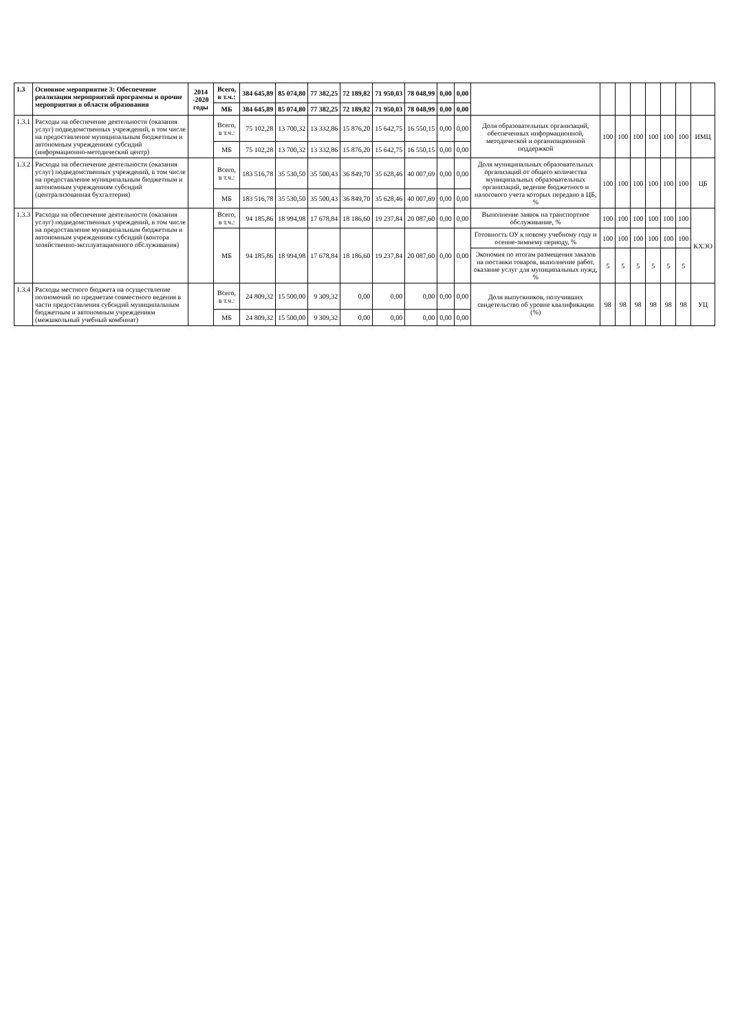| 1.3 | Основное мероприятие 3: Обеспечение реализации мероприятий программы и прочие мероприятия в области образования | 2014 -2020 годы | Всего, в т.ч.: | 384 645,89 | 85 074,80 | 77 382,25 | 72 189,82 | 71 950,03 | 78 048,99 | 0,00 | 0,00 | | | | | | | | |
| | | | МБ | 384 645,89 | 85 074,80 | 77 382,25 | 72 189,82 | 71 950,03 | 78 048,99 | 0,00 | 0,00 | | | | | | | | |
| 1.3.1 | Расходы на обеспечение деятельности (оказания услуг) подведомственных учреждений, в том числе на предоставление муниципальным бюджетным и автономным учреждениям субсидий (информационно-методический центр) | | Всего, в т.ч.: | 75 102,28 | 13 700,32 | 13 332,86 | 15 876,20 | 15 642,75 | 16 550,15 | 0,00 | 0,00 | Доля образовательных организаций, обеспеченных информационной, методической и организационной поддержкой | 100 | 100 | 100 | 100 | 100 | 100 | ИМЦ |
| | | | МБ | 75 102,28 | 13 700,32 | 13 332,86 | 15 876,20 | 15 642,75 | 16 550,15 | 0,00 | 0,00 | | | | | | | | |
| 1.3.2 | Расходы на обеспечение деятельности (оказания услуг) подведомственных учреждений, в том числе на предоставление муниципальным бюджетным и автономным учреждениям субсидий (централизованная бухгалтерия) | | Всего, в т.ч.: | 183 516,78 | 35 530,50 | 35 500,43 | 36 849,70 | 35 628,46 | 40 007,69 | 0,00 | 0,00 | Доля муниципальных образовательных организаций от общего количества муниципальных образовательных организаций, ведение бюджетного и налогового учета которых передано в ЦБ, % | 100 | 100 | 100 | 100 | 100 | 100 | ЦБ |
| | | | МБ | 183 516,78 | 35 530,50 | 35 500,43 | 36 849,70 | 35 628,46 | 40 007,69 | 0,00 | 0,00 | | | | | | | | |
| 1.3.3 | Расходы на обеспечение деятельности (оказания услуг) подведомственных учреждений, в том числе на предоставление муниципальным бюджетным и автономным учреждениям субсидий (контора хозяйственно-эксплуатационного обслуживания) | | Всего, в т.ч.: | 94 185,86 | 18 994,98 | 17 678,84 | 18 186,60 | 19 237,84 | 20 087,60 | 0,00 | 0,00 | Выполнение заявок на транспортное обслуживание, % | 100 | 100 | 100 | 100 | 100 | 100 | КХЭО |
| | | | МБ | 94 185,86 | 18 994,98 | 17 678,84 | 18 186,60 | 19 237,84 | 20 087,60 | 0,00 | 0,00 | Готовность ОУ к новому учебному году и осенне-зимнему периоду, % | 100 | 100 | 100 | 100 | 100 | 100 | |
| | | | | | | | | | | | | Экономия по итогам размещения заказов на поставки товаров, выполнение работ, оказание услуг для муниципальных нужд, % | 5 | 5 | 5 | 5 | 5 | 5 | |
| 1.3.4 | Расходы местного бюджета на осуществление полномочий по предметам совместного ведения в части предоставления субсидий муниципальным бюджетным и автономным учреждениям (межшкольный учебный комбинат) | | Всего, в т.ч.: | 24 809,32 | 15 500,00 | 9 309,32 | 0,00 | 0,00 | 0,00 | 0,00 | 0,00 | Доля выпускников, получивших свидетельство об уровне квалификации (%) | 98 | 98 | 98 | 98 | 98 | 98 | УЦ |
| | | | МБ | 24 809,32 | 15 500,00 | 9 309,32 | 0,00 | 0,00 | 0,00 | 0,00 | 0,00 | | | | | | | | |